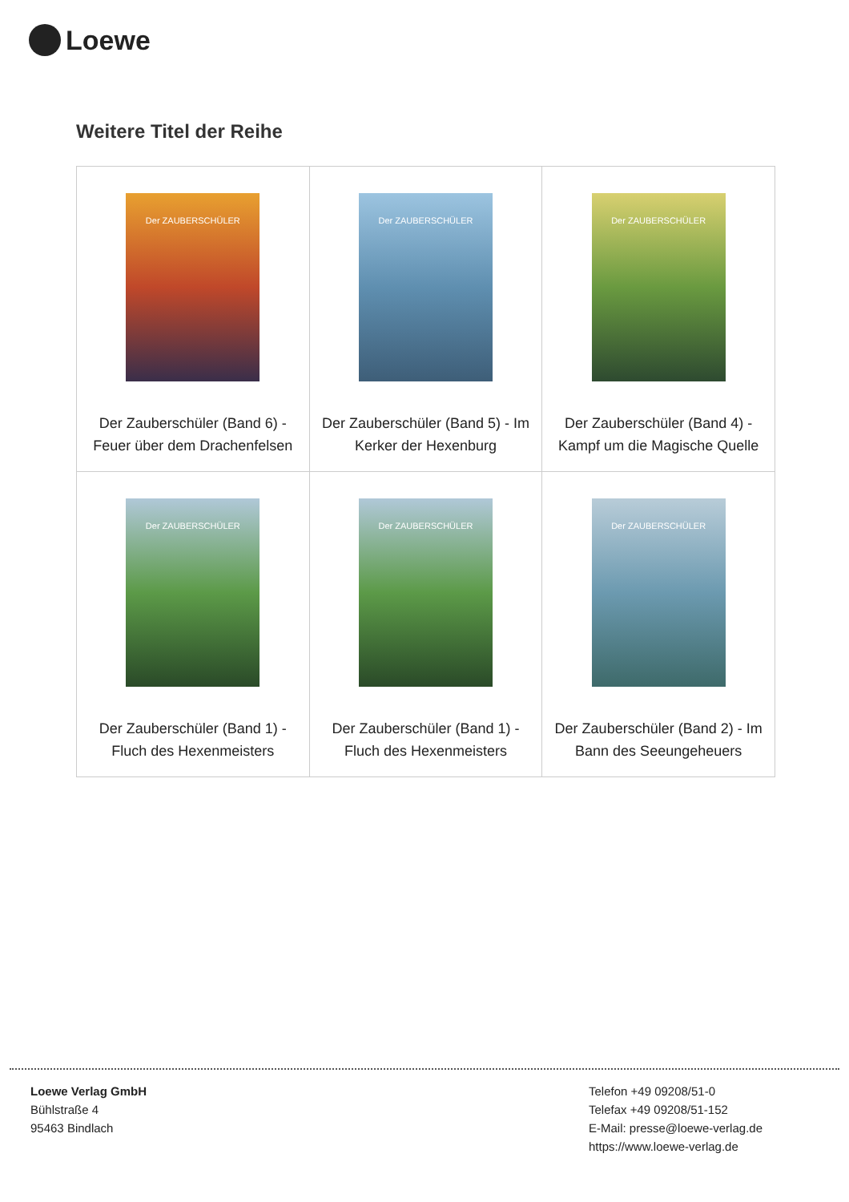Loewe
Weitere Titel der Reihe
| Der ZAUBERSCHÜLER Der Zauberschüler (Band 6) - Feuer über dem Drachenfelsen | Der ZAUBERSCHÜLER Der Zauberschüler (Band 5) - Im Kerker der Hexenburg | Der ZAUBERSCHÜLER Der Zauberschüler (Band 4) - Kampf um die Magische Quelle |
| Der ZAUBERSCHÜLER Der Zauberschüler (Band 1) - Fluch des Hexenmeisters | Der ZAUBERSCHÜLER Der Zauberschüler (Band 1) - Fluch des Hexenmeisters | Der ZAUBERSCHÜLER Der Zauberschüler (Band 2) - Im Bann des Seeungeheuers |
Loewe Verlag GmbH
Bühlstraße 4
95463 Bindlach
Telefon +49 09208/51-0
Telefax +49 09208/51-152
E-Mail: presse@loewe-verlag.de
https://www.loewe-verlag.de